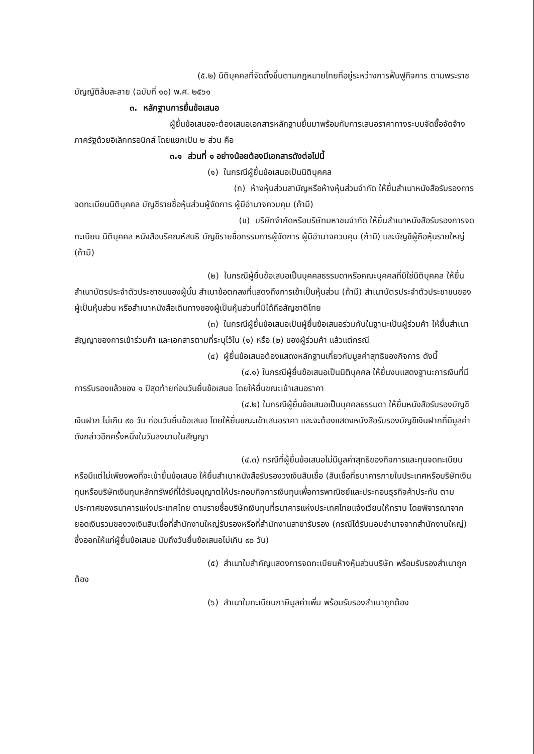(๕.๒) นิติบุคคลที่จัดตั้งขึ้นตามกฎหมายไทยที่อยู่ระหว่างการฟื้นฟูกิจการ ตามพระราชบัญญัติล้มละลาย (ฉบับที่ ๑๐) พ.ศ. ๒๕๖๑
๓. หลักฐานการยื่นข้อเสนอ
ผู้ยื่นข้อเสนอจะต้องเสนอเอกสารหลักฐานยื่นมาพร้อมกับการเสนอราคาทางระบบจัดซื้อจัดจ้างภาครัฐด้วยอิเล็กทรอนิกส์ โดยแยกเป็น ๒ ส่วน คือ
๓.๑ ส่วนที่ ๑ อย่างน้อยต้องมีเอกสารดังต่อไปนี้
(๑) ในกรณีผู้ยื่นข้อเสนอเป็นนิติบุคคล
(ก) ห้างหุ้นส่วนสามัญหรือห้างหุ้นส่วนจำกัด ให้ยื่นสำเนาหนังสือรับรองการจดทะเบียนนิติบุคคล บัญชีรายชื่อหุ้นส่วนผู้จัดการ ผู้มีอำนาจควบคุม (ถ้ามี)
(ข) บริษัทจำกัดหรือบริษัทมหาชนจำกัด ให้ยื่นสำเนาหนังสือรับรองการจดทะเบียน นิติบุคคล หนังสือบริคณห์สนธิ บัญชีรายชื่อกรรมการผู้จัดการ ผู้มีอำนาจควบคุม (ถ้ามี) และบัญชีผู้ถือหุ้นรายใหญ่ (ถ้ามี)
(๒) ในกรณีผู้ยื่นข้อเสนอเป็นบุคคลธรรมดาหรือคณะบุคคลที่มิใช่นิติบุคคล ให้ยื่นสำเนาบัตรประจำตัวประชาชนของผู้นั้น สำเนาข้อตกลงที่แสดงถึงการเข้าเป็นหุ้นส่วน (ถ้ามี) สำเนาบัตรประจำตัวประชาชนของผู้เป็นหุ้นส่วน หรือสำเนาหนังสือเดินทางของผู้เป็นหุ้นส่วนที่มิได้ถือสัญชาติไทย
(๓) ในกรณีผู้ยื่นข้อเสนอเป็นผู้ยื่นข้อเสนอร่วมกันในฐานะเป็นผู้ร่วมค้า ให้ยื่นสำเนาสัญญาของการเข้าร่วมค้า และเอกสารตามที่ระบุไว้ใน (๑) หรือ (๒) ของผู้ร่วมค้า แล้วแต่กรณี
(๔) ผู้ยื่นข้อเสนอต้องแสดงหลักฐานเกี่ยวกับมูลค่าสุทธิของกิจการ ดังนี้
(๔.๑) ในกรณีผู้ยื่นข้อเสนอเป็นนิติบุคคล ให้ยื่นงบแสดงฐานะการเงินที่มีการรับรองแล้วของ ๑ ปีสุดท้ายก่อนวันยื่นข้อเสนอ โดยให้ยื่นขณะเข้าเสนอราคา
(๔.๒) ในกรณีผู้ยื่นข้อเสนอเป็นบุคคลธรรมดา ให้ยื่นหนังสือรับรองบัญชีเงินฝาก ไม่เกิน ๙๐ วัน ก่อนวันยื่นข้อเสนอ โดยให้ยื่นขณะเข้าเสนอราคา และจะต้องแสดงหนังสือรับรองบัญชีเงินฝากที่มีมูลค่าดังกล่าวอีกครั้งหนึ่งในวันลงนามในสัญญา
(๔.๓) กรณีที่ผู้ยื่นข้อเสนอไม่มีมูลค่าสุทธิของกิจการและทุนจดทะเบียน หรือมีแต่ไม่เพียงพอที่จะเข้ายื่นข้อเสนอ ให้ยื่นสำเนาหนังสือรับรองวงเงินสินเชื่อ (สินเชื่อที่ธนาคารภายในประเทศหรือบริษัทเงินทุนหรือบริษัทเงินทุนหลักทรัพย์ที่ได้รับอนุญาตให้ประกอบกิจการเงินทุนเพื่อการพาณิชย์และประกอบธุรกิจค้าประกัน ตามประกาศของธนาคารแห่งประเทศไทย ตามรายชื่อบริษัทเงินทุนที่ธนาคารแห่งประเทศไทยแจ้งเวียนให้ทราบ โดยพิจารณาจากยอดเงินรวมของวงเงินสินเชื่อที่สำนักงานใหญ่รับรองหรือที่สำนักงานสาขารับรอง (กรณีได้รับมอบอำนาจจากสำนักงานใหญ่) ซึ่งออกให้แก่ผู้ยื่นข้อเสนอ นับถึงวันยื่นข้อเสนอไม่เกิน ๙๐ วัน)
(๕) สำเนาใบสำคัญแสดงการจดทะเบียนห้างหุ้นส่วนบริษัท พร้อมรับรองสำเนาถูกต้อง
(๖) สำเนาใบทะเบียนภาษีมูลค่าเพิ่ม พร้อมรับรองสำเนาถูกต้อง